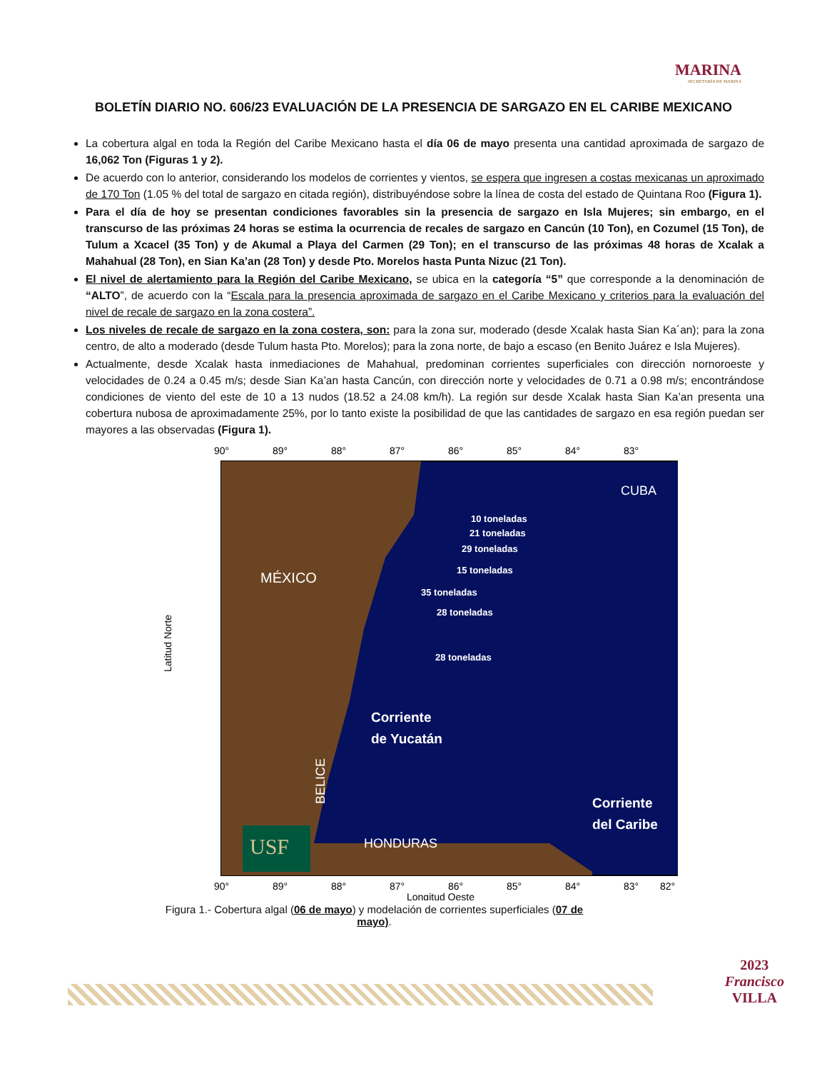MARINA
SECRETARÍA DE MARINA
BOLETÍN DIARIO NO. 606/23 EVALUACIÓN DE LA PRESENCIA DE SARGAZO EN EL CARIBE MEXICANO
La cobertura algal en toda la Región del Caribe Mexicano hasta el día 06 de mayo presenta una cantidad aproximada de sargazo de 16,062 Ton (Figuras 1 y 2).
De acuerdo con lo anterior, considerando los modelos de corrientes y vientos, se espera que ingresen a costas mexicanas un aproximado de 170 Ton (1.05 % del total de sargazo en citada región), distribuyéndose sobre la línea de costa del estado de Quintana Roo (Figura 1).
Para el día de hoy se presentan condiciones favorables sin la presencia de sargazo en Isla Mujeres; sin embargo, en el transcurso de las próximas 24 horas se estima la ocurrencia de recales de sargazo en Cancún (10 Ton), en Cozumel (15 Ton), de Tulum a Xcacel (35 Ton) y de Akumal a Playa del Carmen (29 Ton); en el transcurso de las próximas 48 horas de Xcalak a Mahahual (28 Ton), en Sian Ka’an (28 Ton) y desde Pto. Morelos hasta Punta Nizuc (21 Ton).
El nivel de alertamiento para la Región del Caribe Mexicano, se ubica en la categoría “5” que corresponde a la denominación de “ALTO”, de acuerdo con la “Escala para la presencia aproximada de sargazo en el Caribe Mexicano y criterios para la evaluación del nivel de recale de sargazo en la zona costera”.
Los niveles de recale de sargazo en la zona costera, son: para la zona sur, moderado (desde Xcalak hasta Sian Ka´an); para la zona centro, de alto a moderado (desde Tulum hasta Pto. Morelos); para la zona norte, de bajo a escaso (en Benito Juárez e Isla Mujeres).
Actualmente, desde Xcalak hasta inmediaciones de Mahahual, predominan corrientes superficiales con dirección nornoroeste y velocidades de 0.24 a 0.45 m/s; desde Sian Ka’an hasta Cancún, con dirección norte y velocidades de 0.71 a 0.98 m/s; encontrándose condiciones de viento del este de 10 a 13 nudos (18.52 a 24.08 km/h). La región sur desde Xcalak hasta Sian Ka’an presenta una cobertura nubosa de aproximadamente 25%, por lo tanto existe la posibilidad de que las cantidades de sargazo en esa región puedan ser mayores a las observadas (Figura 1).
90°
89°
88°
87°
86°
85°
84°
83°
MÉXICO
CUBA
HONDURAS
BELICE
10 toneladas
21 toneladas
29 toneladas
15 toneladas
35 toneladas
28 toneladas
28 toneladas
Corriente
de Yucatán
Corriente
del Caribe
USF
Latitud Norte
90°
89°
88°
87°
86°
85°
84°
83°
82°
Longitud Oeste
Figura 1.- Cobertura algal (06 de mayo) y modelación de corrientes superficiales (07 de mayo).
2023
Francisco
VILLA